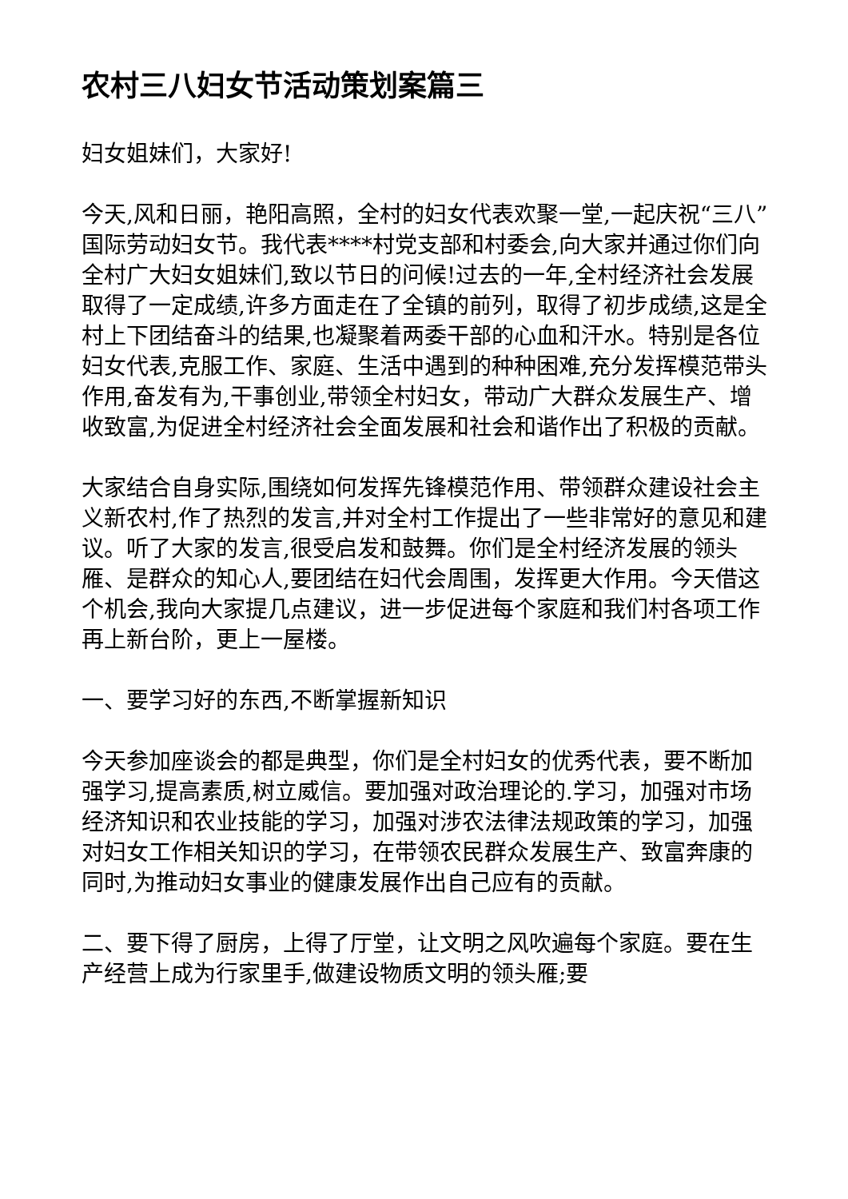农村三八妇女节活动策划案篇三
妇女姐妹们，大家好!
今天,风和日丽，艳阳高照，全村的妇女代表欢聚一堂,一起庆祝“三八”国际劳动妇女节。我代表****村党支部和村委会,向大家并通过你们向全村广大妇女姐妹们,致以节日的问候!过去的一年,全村经济社会发展取得了一定成绩,许多方面走在了全镇的前列，取得了初步成绩,这是全村上下团结奋斗的结果,也凝聚着两委干部的心血和汗水。特别是各位妇女代表,克服工作、家庭、生活中遇到的种种困难,充分发挥模范带头作用,奋发有为,干事创业,带领全村妇女，带动广大群众发展生产、增收致富,为促进全村经济社会全面发展和社会和谐作出了积极的贡献。
大家结合自身实际,围绕如何发挥先锋模范作用、带领群众建设社会主义新农村,作了热烈的发言,并对全村工作提出了一些非常好的意见和建议。听了大家的发言,很受启发和鼓舞。你们是全村经济发展的领头雁、是群众的知心人,要团结在妇代会周围，发挥更大作用。今天借这个机会,我向大家提几点建议，进一步促进每个家庭和我们村各项工作再上新台阶，更上一屋楼。
一、要学习好的东西,不断掌握新知识
今天参加座谈会的都是典型，你们是全村妇女的优秀代表，要不断加强学习,提高素质,树立威信。要加强对政治理论的.学习，加强对市场经济知识和农业技能的学习，加强对涉农法律法规政策的学习，加强对妇女工作相关知识的学习，在带领农民群众发展生产、致富奔康的同时,为推动妇女事业的健康发展作出自己应有的贡献。
二、要下得了厨房，上得了厅堂，让文明之风吹遍每个家庭。要在生产经营上成为行家里手,做建设物质文明的领头雁;要